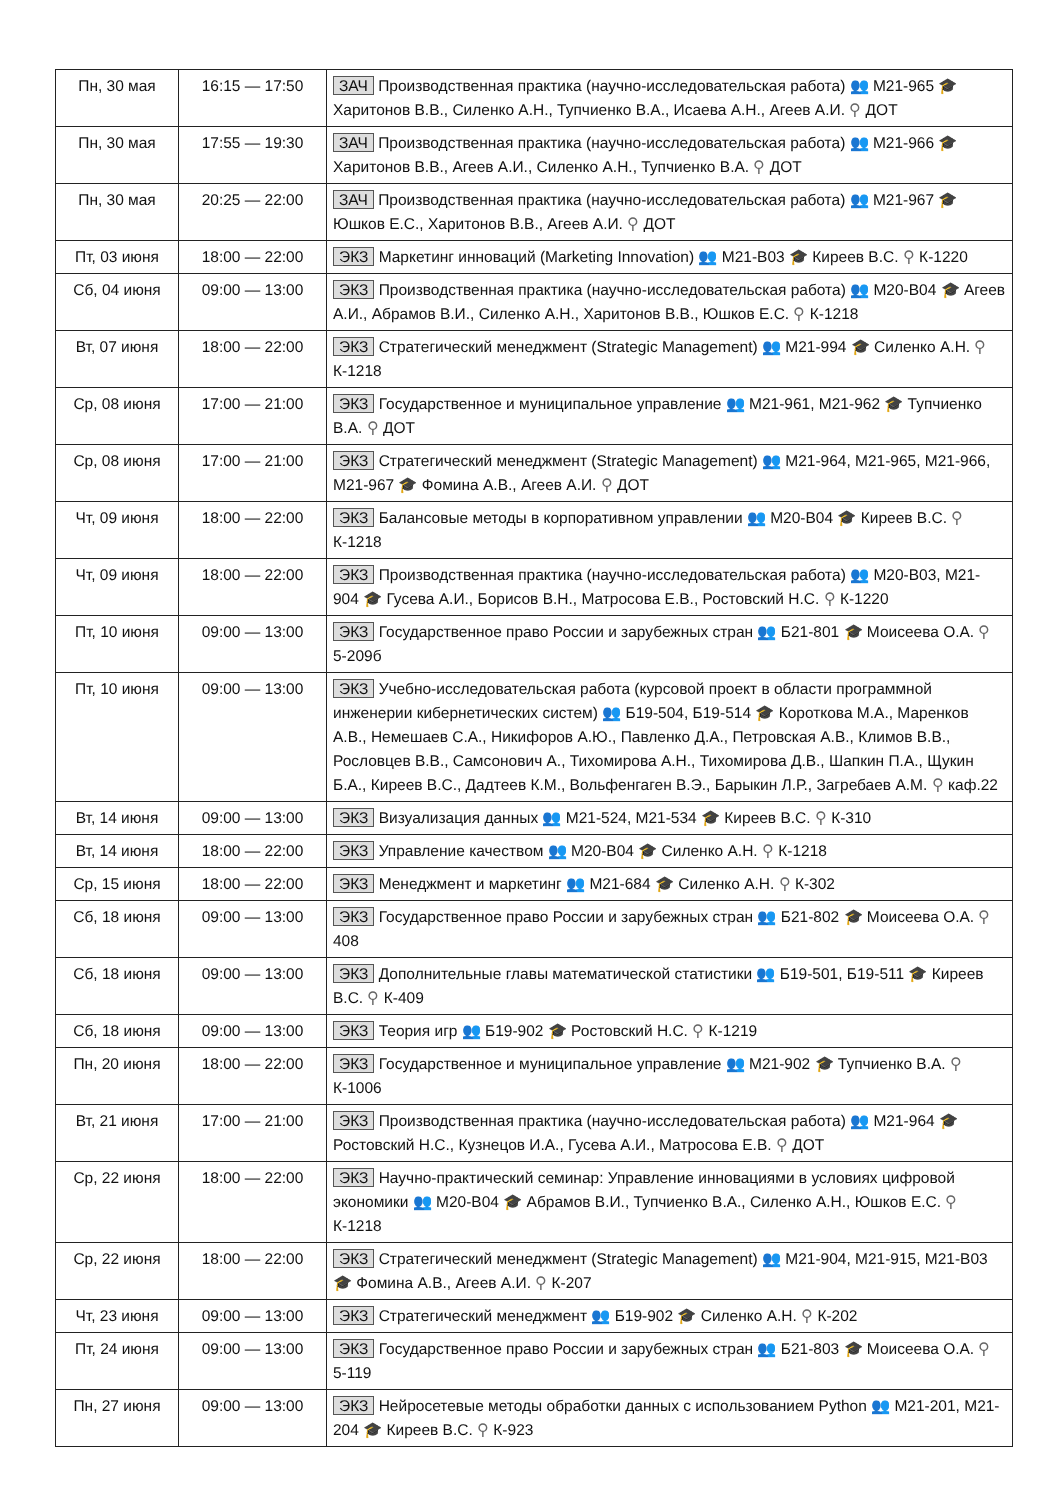| Пн, 30 мая | 16:15 — 17:50 | ЗАЧ Производственная практика (научно-исследовательская работа) 👥 М21-965 🎓 Харитонов В.В., Силенко А.Н., Тупчиенко В.А., Исаева А.Н., Агеев А.И. ⚲ ДОТ |
| Пн, 30 мая | 17:55 — 19:30 | ЗАЧ Производственная практика (научно-исследовательская работа) 👥 М21-966 🎓 Харитонов В.В., Агеев А.И., Силенко А.Н., Тупчиенко В.А. ⚲ ДОТ |
| Пн, 30 мая | 20:25 — 22:00 | ЗАЧ Производственная практика (научно-исследовательская работа) 👥 М21-967 🎓 Юшков Е.С., Харитонов В.В., Агеев А.И. ⚲ ДОТ |
| Пт, 03 июня | 18:00 — 22:00 | ЭКЗ Маркетинг инноваций (Marketing Innovation) 👥 М21-В03 🎓 Киреев В.С. ⚲ К-1220 |
| Сб, 04 июня | 09:00 — 13:00 | ЭКЗ Производственная практика (научно-исследовательская работа) 👥 М20-В04 🎓 Агеев А.И., Абрамов В.И., Силенко А.Н., Харитонов В.В., Юшков Е.С. ⚲ К-1218 |
| Вт, 07 июня | 18:00 — 22:00 | ЭКЗ Стратегический менеджмент (Strategic Management) 👥 М21-994 🎓 Силенко А.Н. ⚲ К-1218 |
| Ср, 08 июня | 17:00 — 21:00 | ЭКЗ Государственное и муниципальное управление 👥 М21-961, М21-962 🎓 Тупчиенко В.А. ⚲ ДОТ |
| Ср, 08 июня | 17:00 — 21:00 | ЭКЗ Стратегический менеджмент (Strategic Management) 👥 М21-964, М21-965, М21-966, М21-967 🎓 Фомина А.В., Агеев А.И. ⚲ ДОТ |
| Чт, 09 июня | 18:00 — 22:00 | ЭКЗ Балансовые методы в корпоративном управлении 👥 М20-В04 🎓 Киреев В.С. ⚲ К-1218 |
| Чт, 09 июня | 18:00 — 22:00 | ЭКЗ Производственная практика (научно-исследовательская работа) 👥 М20-В03, М21-904 🎓 Гусева А.И., Борисов В.Н., Матросова Е.В., Ростовский Н.С. ⚲ К-1220 |
| Пт, 10 июня | 09:00 — 13:00 | ЭКЗ Государственное право России и зарубежных стран 👥 Б21-801 🎓 Моисеева О.А. ⚲ 5-209б |
| Пт, 10 июня | 09:00 — 13:00 | ЭКЗ Учебно-исследовательская работа (курсовой проект в области программной инженерии кибернетических систем) 👥 Б19-504, Б19-514 🎓 Короткова М.А., Маренков А.В., Немешаев С.А., Никифоров А.Ю., Павленко Д.А., Петровская А.В., Климов В.В., Рословцев В.В., Самсонович А., Тихомирова А.Н., Тихомирова Д.В., Шапкин П.А., Щукин Б.А., Киреев В.С., Дадтеев К.М., Вольфенгаген В.Э., Барыкин Л.Р., Загребаев А.М. ⚲ каф.22 |
| Вт, 14 июня | 09:00 — 13:00 | ЭКЗ Визуализация данных 👥 М21-524, М21-534 🎓 Киреев В.С. ⚲ К-310 |
| Вт, 14 июня | 18:00 — 22:00 | ЭКЗ Управление качеством 👥 М20-В04 🎓 Силенко А.Н. ⚲ К-1218 |
| Ср, 15 июня | 18:00 — 22:00 | ЭКЗ Менеджмент и маркетинг 👥 М21-684 🎓 Силенко А.Н. ⚲ К-302 |
| Сб, 18 июня | 09:00 — 13:00 | ЭКЗ Государственное право России и зарубежных стран 👥 Б21-802 🎓 Моисеева О.А. ⚲ 408 |
| Сб, 18 июня | 09:00 — 13:00 | ЭКЗ Дополнительные главы математической статистики 👥 Б19-501, Б19-511 🎓 Киреев В.С. ⚲ К-409 |
| Сб, 18 июня | 09:00 — 13:00 | ЭКЗ Теория игр 👥 Б19-902 🎓 Ростовский Н.С. ⚲ К-1219 |
| Пн, 20 июня | 18:00 — 22:00 | ЭКЗ Государственное и муниципальное управление 👥 М21-902 🎓 Тупчиенко В.А. ⚲ К-1006 |
| Вт, 21 июня | 17:00 — 21:00 | ЭКЗ Производственная практика (научно-исследовательская работа) 👥 М21-964 🎓 Ростовский Н.С., Кузнецов И.А., Гусева А.И., Матросова Е.В. ⚲ ДОТ |
| Ср, 22 июня | 18:00 — 22:00 | ЭКЗ Научно-практический семинар: Управление инновациями в условиях цифровой экономики 👥 М20-В04 🎓 Абрамов В.И., Тупчиенко В.А., Силенко А.Н., Юшков Е.С. ⚲ К-1218 |
| Ср, 22 июня | 18:00 — 22:00 | ЭКЗ Стратегический менеджмент (Strategic Management) 👥 М21-904, М21-915, М21-В03 🎓 Фомина А.В., Агеев А.И. ⚲ К-207 |
| Чт, 23 июня | 09:00 — 13:00 | ЭКЗ Стратегический менеджмент 👥 Б19-902 🎓 Силенко А.Н. ⚲ К-202 |
| Пт, 24 июня | 09:00 — 13:00 | ЭКЗ Государственное право России и зарубежных стран 👥 Б21-803 🎓 Моисеева О.А. ⚲ 5-119 |
| Пн, 27 июня | 09:00 — 13:00 | ЭКЗ Нейросетевые методы обработки данных с использованием Python 👥 М21-201, М21-204 🎓 Киреев В.С. ⚲ К-923 |